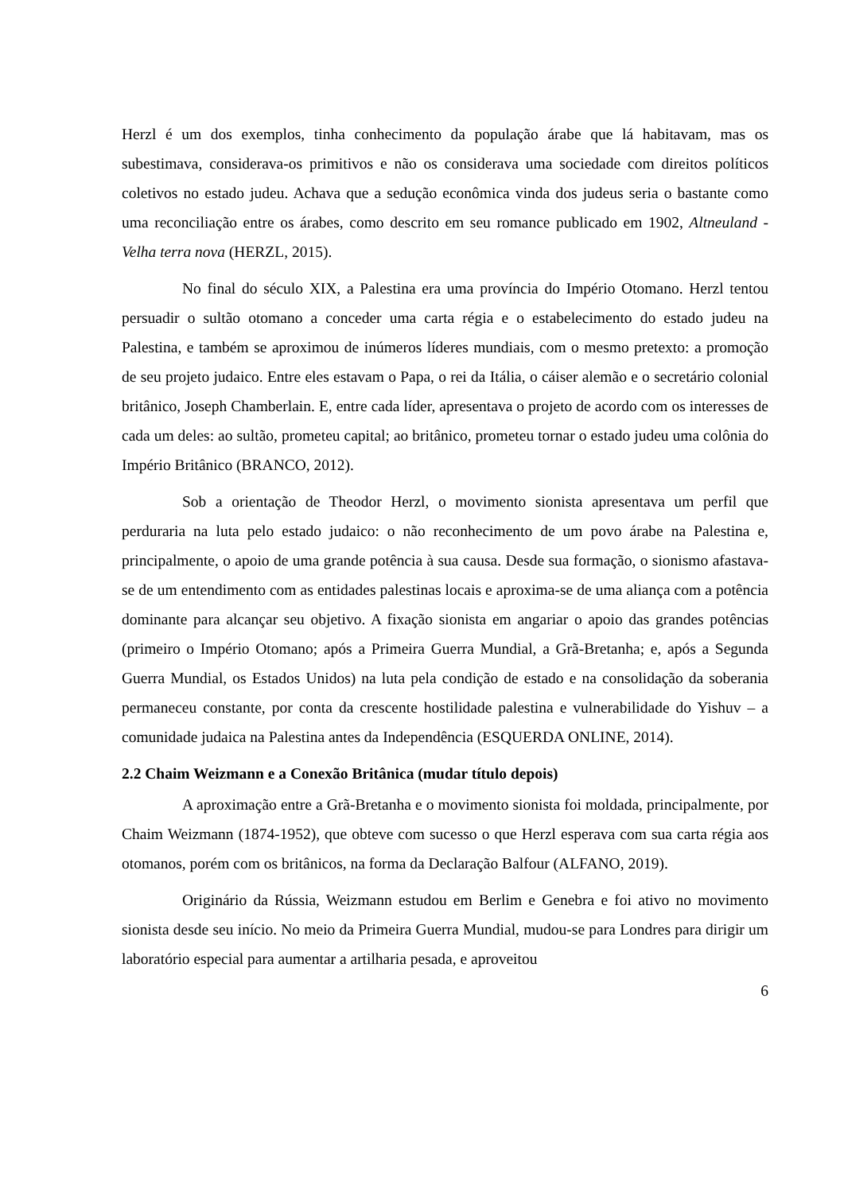Herzl é um dos exemplos, tinha conhecimento da população árabe que lá habitavam, mas os subestimava, considerava-os primitivos e não os considerava uma sociedade com direitos políticos coletivos no estado judeu. Achava que a sedução econômica vinda dos judeus seria o bastante como uma reconciliação entre os árabes, como descrito em seu romance publicado em 1902, Altneuland -Velha terra nova (HERZL, 2015).
No final do século XIX, a Palestina era uma província do Império Otomano. Herzl tentou persuadir o sultão otomano a conceder uma carta régia e o estabelecimento do estado judeu na Palestina, e também se aproximou de inúmeros líderes mundiais, com o mesmo pretexto: a promoção de seu projeto judaico. Entre eles estavam o Papa, o rei da Itália, o cáiser alemão e o secretário colonial britânico, Joseph Chamberlain. E, entre cada líder, apresentava o projeto de acordo com os interesses de cada um deles: ao sultão, prometeu capital; ao britânico, prometeu tornar o estado judeu uma colônia do Império Britânico (BRANCO, 2012).
Sob a orientação de Theodor Herzl, o movimento sionista apresentava um perfil que perduraria na luta pelo estado judaico: o não reconhecimento de um povo árabe na Palestina e, principalmente, o apoio de uma grande potência à sua causa. Desde sua formação, o sionismo afastava-se de um entendimento com as entidades palestinas locais e aproxima-se de uma aliança com a potência dominante para alcançar seu objetivo. A fixação sionista em angariar o apoio das grandes potências (primeiro o Império Otomano; após a Primeira Guerra Mundial, a Grã-Bretanha; e, após a Segunda Guerra Mundial, os Estados Unidos) na luta pela condição de estado e na consolidação da soberania permaneceu constante, por conta da crescente hostilidade palestina e vulnerabilidade do Yishuv – a comunidade judaica na Palestina antes da Independência (ESQUERDA ONLINE, 2014).
2.2 Chaim Weizmann e a Conexão Britânica (mudar título depois)
A aproximação entre a Grã-Bretanha e o movimento sionista foi moldada, principalmente, por Chaim Weizmann (1874-1952), que obteve com sucesso o que Herzl esperava com sua carta régia aos otomanos, porém com os britânicos, na forma da Declaração Balfour (ALFANO, 2019).
Originário da Rússia, Weizmann estudou em Berlim e Genebra e foi ativo no movimento sionista desde seu início. No meio da Primeira Guerra Mundial, mudou-se para Londres para dirigir um laboratório especial para aumentar a artilharia pesada, e aproveitou
6